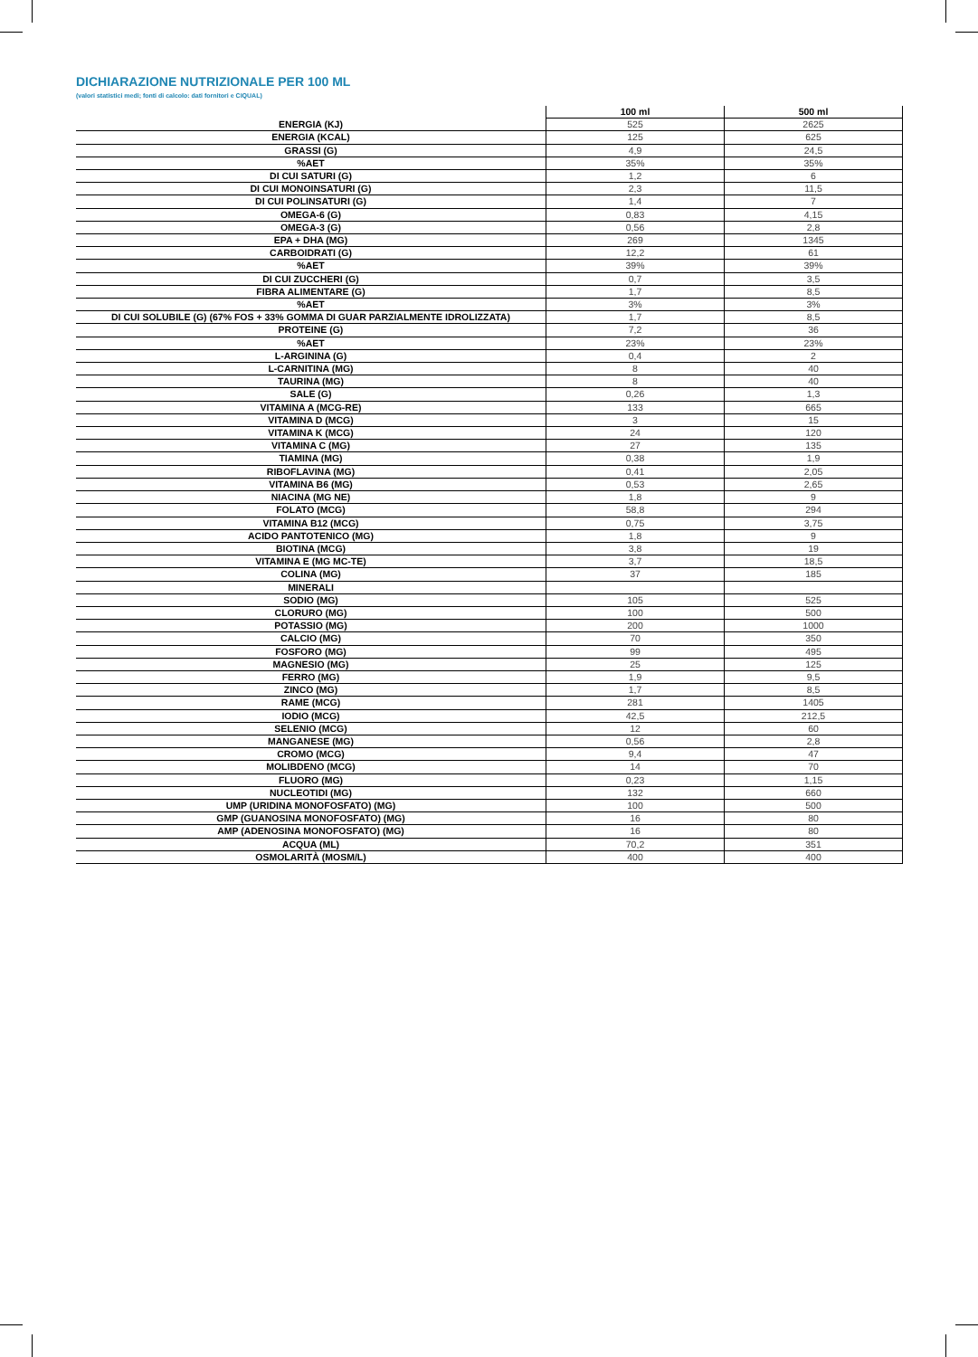DICHIARAZIONE NUTRIZIONALE PER 100 ML
(valori statistici medi; fonti di calcolo: dati fornitori e CIQUAL)
| | 100 ml | 500 ml |
| --- | --- | --- |
| ENERGIA (KJ) | 525 | 2625 |
| ENERGIA (KCAL) | 125 | 625 |
| GRASSI (G) | 4,9 | 24,5 |
| %AET | 35% | 35% |
| DI CUI SATURI (G) | 1,2 | 6 |
| DI CUI MONOINSATURI (G) | 2,3 | 11,5 |
| DI CUI POLINSATURI (G) | 1,4 | 7 |
| OMEGA-6 (G) | 0,83 | 4,15 |
| OMEGA-3 (G) | 0,56 | 2,8 |
| EPA + DHA (MG) | 269 | 1345 |
| CARBOIDRATI (G) | 12,2 | 61 |
| %AET | 39% | 39% |
| DI CUI ZUCCHERI (G) | 0,7 | 3,5 |
| FIBRA ALIMENTARE (G) | 1,7 | 8,5 |
| %AET | 3% | 3% |
| DI CUI SOLUBILE (G) (67% FOS + 33% GOMMA DI GUAR PARZIALMENTE IDROLIZZATA) | 1,7 | 8,5 |
| PROTEINE (G) | 7,2 | 36 |
| %AET | 23% | 23% |
| L-ARGININA (G) | 0,4 | 2 |
| L-CARNITINA (MG) | 8 | 40 |
| TAURINA (MG) | 8 | 40 |
| SALE (G) | 0,26 | 1,3 |
| VITAMINA A (MCG-RE) | 133 | 665 |
| VITAMINA D (MCG) | 3 | 15 |
| VITAMINA K (MCG) | 24 | 120 |
| VITAMINA C (MG) | 27 | 135 |
| TIAMINA (MG) | 0,38 | 1,9 |
| RIBOFLAVINA (MG) | 0,41 | 2,05 |
| VITAMINA B6 (MG) | 0,53 | 2,65 |
| NIACINA (MG NE) | 1,8 | 9 |
| FOLATO (MCG) | 58,8 | 294 |
| VITAMINA B12 (MCG) | 0,75 | 3,75 |
| ACIDO PANTOTENICO (MG) | 1,8 | 9 |
| BIOTINA (MCG) | 3,8 | 19 |
| VITAMINA E (MG MC-TE) | 3,7 | 18,5 |
| COLINA (MG) | 37 | 185 |
| MINERALI | | |
| SODIO (MG) | 105 | 525 |
| CLORURO (MG) | 100 | 500 |
| POTASSIO (MG) | 200 | 1000 |
| CALCIO (MG) | 70 | 350 |
| FOSFORO (MG) | 99 | 495 |
| MAGNESIO (MG) | 25 | 125 |
| FERRO (MG) | 1,9 | 9,5 |
| ZINCO (MG) | 1,7 | 8,5 |
| RAME (MCG) | 281 | 1405 |
| IODIO (MCG) | 42,5 | 212,5 |
| SELENIO (MCG) | 12 | 60 |
| MANGANESE (MG) | 0,56 | 2,8 |
| CROMO (MCG) | 9,4 | 47 |
| MOLIBDENO (MCG) | 14 | 70 |
| FLUORO (MG) | 0,23 | 1,15 |
| NUCLEOTIDI (MG) | 132 | 660 |
| UMP (URIDINA MONOFOSFATO) (MG) | 100 | 500 |
| GMP (GUANOSINA MONOFOSFATO) (MG) | 16 | 80 |
| AMP (ADENOSINA MONOFOSFATO) (MG) | 16 | 80 |
| ACQUA (ML) | 70,2 | 351 |
| OSMOLARITÀ (MOSM/L) | 400 | 400 |